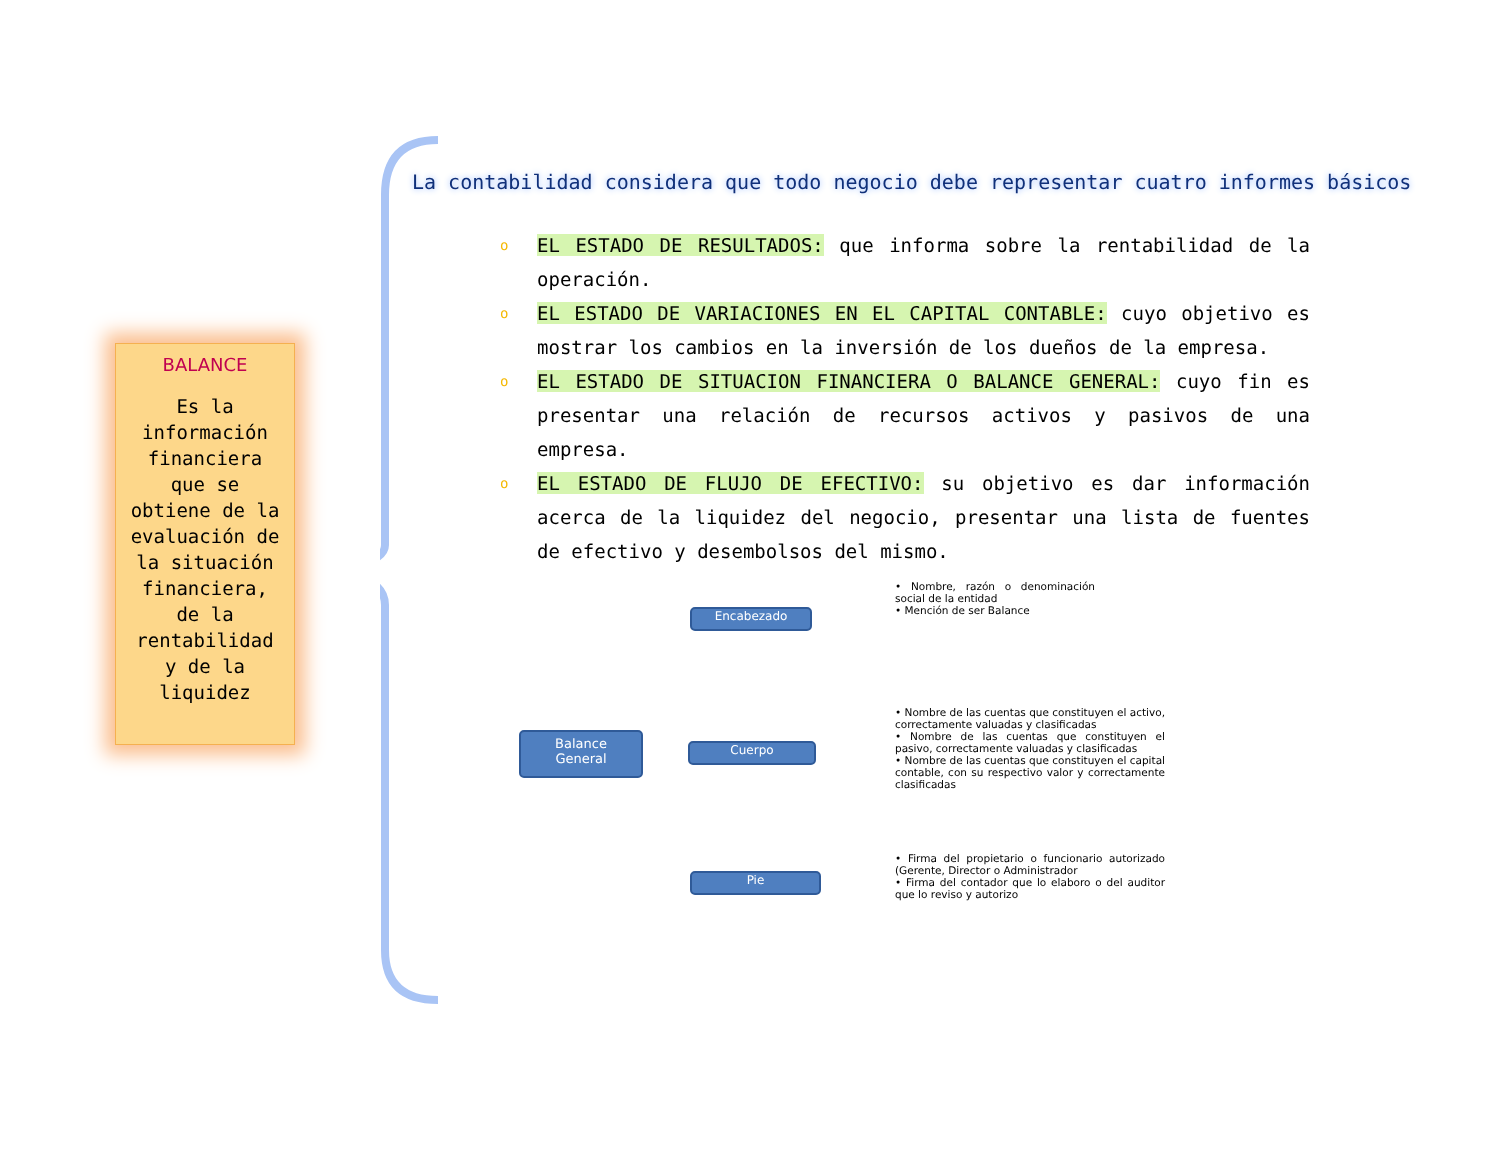BALANCE
Es la
información
financiera
que se
obtiene de la
evaluación de
la situación
financiera,
de la
rentabilidad
y de la
liquidez
La contabilidad considera que todo negocio debe representar cuatro informes básicos
o EL ESTADO DE RESULTADOS: que informa sobre la rentabilidad de la operación.
o EL ESTADO DE VARIACIONES EN EL CAPITAL CONTABLE: cuyo objetivo es mostrar los cambios en la inversión de los dueños de la empresa.
o EL ESTADO DE SITUACION FINANCIERA O BALANCE GENERAL: cuyo fin es presentar una relación de recursos activos y pasivos de una empresa.
o EL ESTADO DE FLUJO DE EFECTIVO: su objetivo es dar información acerca de la liquidez del negocio, presentar una lista de fuentes de efectivo y desembolsos del mismo.
Balance
General
Encabezado
Cuerpo
Pie
• Nombre, razón o denominación social de la entidad
• Mención de ser Balance
• Nombre de las cuentas que constituyen el activo, correctamente valuadas y clasificadas
• Nombre de las cuentas que constituyen el pasivo, correctamente valuadas y clasificadas
• Nombre de las cuentas que constituyen el capital contable, con su respectivo valor y correctamente clasificadas
• Firma del propietario o funcionario autorizado (Gerente, Director o Administrador
• Firma del contador que lo elaboro o del auditor que lo reviso y autorizo